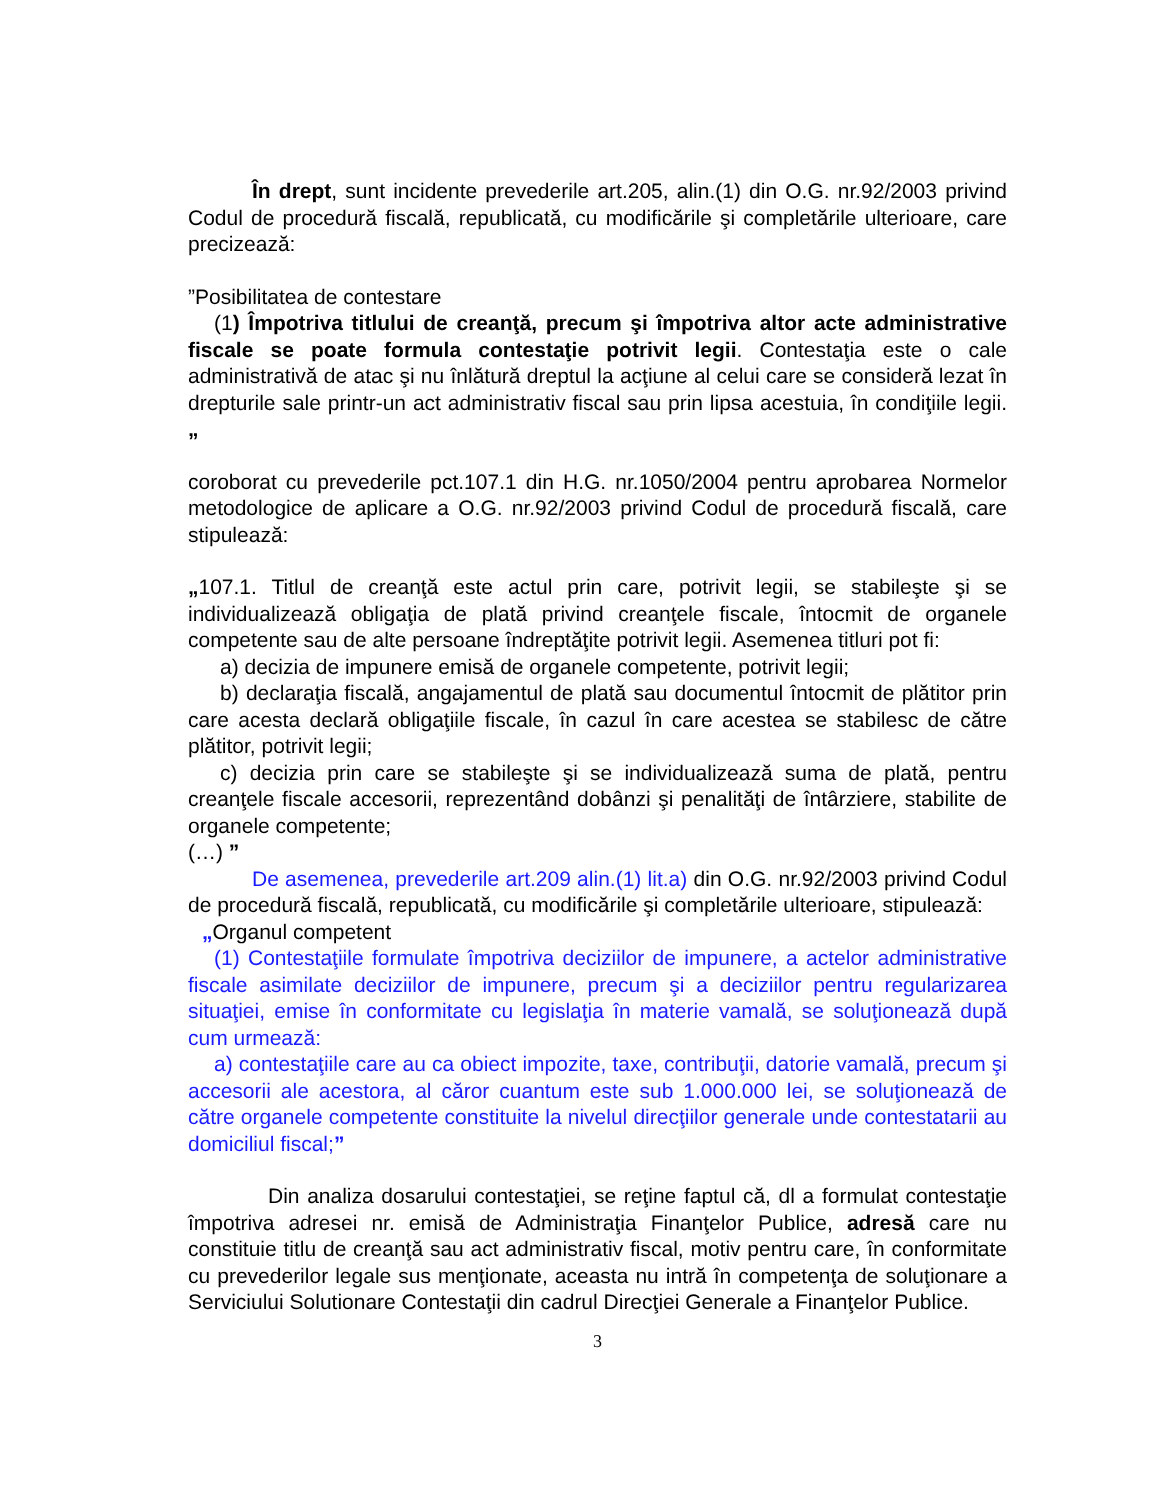În drept, sunt incidente prevederile art.205, alin.(1) din O.G. nr.92/2003 privind Codul de procedură fiscală, republicată, cu modificările şi completările ulterioare, care precizează:
”Posibilitatea de contestare
(1) Împotriva titlului de creanţă, precum şi împotriva altor acte administrative fiscale se poate formula contestaţie potrivit legii. Contestaţia este o cale administrativă de atac şi nu înlătură dreptul la acţiune al celui care se consideră lezat în drepturile sale printr-un act administrativ fiscal sau prin lipsa acestuia, în condiţiile legii. „
coroborat cu prevederile pct.107.1 din H.G. nr.1050/2004 pentru aprobarea Normelor metodologice de aplicare a O.G. nr.92/2003 privind Codul de procedură fiscală, care stipulează:
„107.1. Titlul de creanţă este actul prin care, potrivit legii, se stabileşte şi se individualizează obligaţia de plată privind creanţele fiscale, întocmit de organele competente sau de alte persoane îndreptăţite potrivit legii. Asemenea titluri pot fi:
a) decizia de impunere emisă de organele competente, potrivit legii;
b) declaraţia fiscală, angajamentul de plată sau documentul întocmit de plătitor prin care acesta declară obligaţiile fiscale, în cazul în care acestea se stabilesc de către plătitor, potrivit legii;
c) decizia prin care se stabileşte şi se individualizează suma de plată, pentru creanţele fiscale accesorii, reprezentând dobânzi şi penalităţi de întârziere, stabilite de organele competente;
(…) ”
De asemenea, prevederile art.209 alin.(1) lit.a) din O.G. nr.92/2003 privind Codul de procedură fiscală, republicată, cu modificările şi completările ulterioare, stipulează:
„Organul competent
(1) Contestaţiile formulate împotriva deciziilor de impunere, a actelor administrative fiscale asimilate deciziilor de impunere, precum şi a deciziilor pentru regularizarea situaţiei, emise în conformitate cu legislaţia în materie vamală, se soluţionează după cum urmează:
a) contestaţiile care au ca obiect impozite, taxe, contribuţii, datorie vamală, precum şi accesorii ale acestora, al căror cuantum este sub 1.000.000 lei, se soluţionează de către organele competente constituite la nivelul direcţiilor generale unde contestatarii au domiciliul fiscal;”
Din analiza dosarului contestaţiei, se reţine faptul că, dl a formulat contestaţie împotriva adresei nr. emisă de Administraţia Finanţelor Publice, adresă care nu constituie titlu de creanţă sau act administrativ fiscal, motiv pentru care, în conformitate cu prevederilor legale sus menţionate, aceasta nu intră în competenţa de soluţionare a Serviciului Solutionare Contestaţii din cadrul Direcţiei Generale a Finanţelor Publice.
3